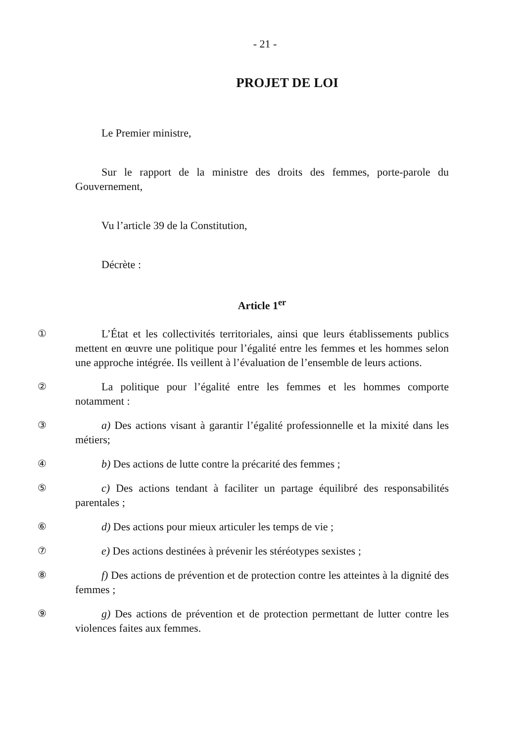- 21 -
PROJET DE LOI
Le Premier ministre,
Sur le rapport de la ministre des droits des femmes, porte-parole du Gouvernement,
Vu l’article 39 de la Constitution,
Décrète :
Article 1<sup>er</sup>
①
L’État et les collectivités territoriales, ainsi que leurs établissements publics mettent en œuvre une politique pour l’égalité entre les femmes et les hommes selon une approche intégrée. Ils veillent à l’évaluation de l’ensemble de leurs actions.
②
La politique pour l’égalité entre les femmes et les hommes comporte notamment :
③
a) Des actions visant à garantir l’égalité professionnelle et la mixité dans les métiers;
④
b) Des actions de lutte contre la précarité des femmes ;
⑤
c) Des actions tendant à faciliter un partage équilibré des responsabilités parentales ;
⑥
d) Des actions pour mieux articuler les temps de vie ;
⑦
e) Des actions destinées à prévenir les stéréotypes sexistes ;
⑧
f) Des actions de prévention et de protection contre les atteintes à la dignité des femmes ;
⑨
g) Des actions de prévention et de protection permettant de lutter contre les violences faites aux femmes.